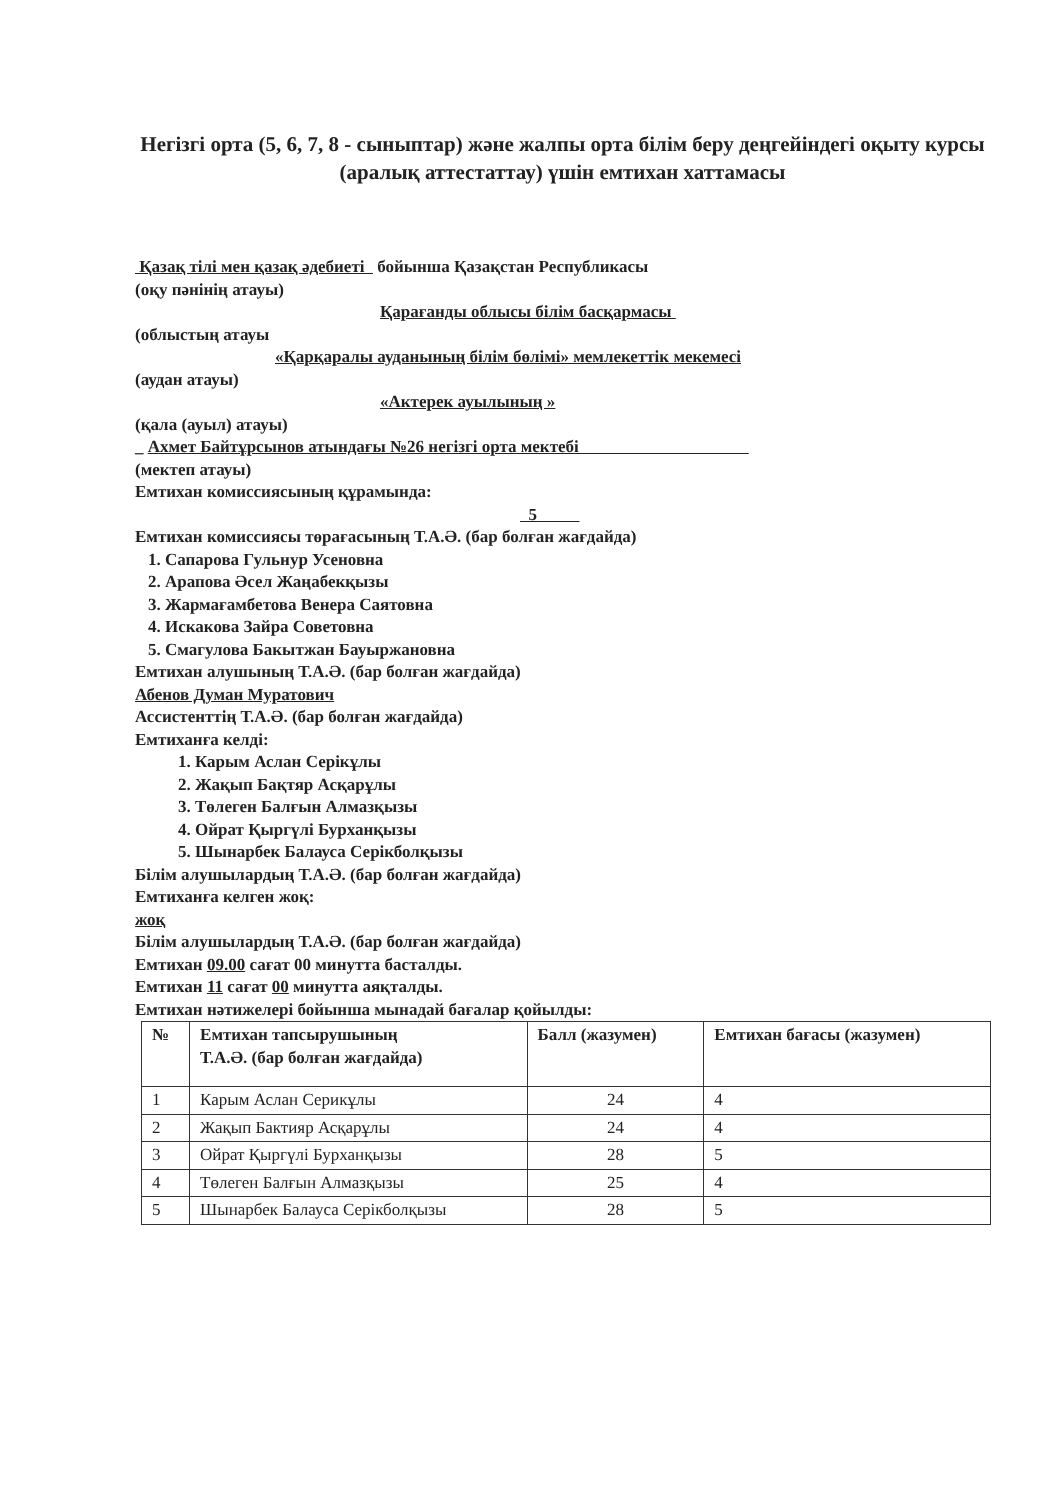Негізгі орта (5, 6, 7, 8 - сыныптар) және жалпы орта білім беру деңгейіндегі оқыту курсы (аралық аттестаттау) үшін емтихан хаттамасы
Қазақ тілі мен қазақ әдебиеті бойынша Қазақстан Республикасы
(оқу пәнінің атауы)
Қарағанды облысы білім басқармасы
(облыстың атауы
«Қарқаралы ауданының білім бөлімі» мемлекеттік мекемесі
(аудан атауы)
«Актерек ауылының »
(қала (ауыл) атауы)
_ Ахмет Байтұрсынов атындағы №26 негізгі орта мектебі
(мектеп атауы)
Емтихан комиссиясының құрамында:
5
Емтихан комиссиясы төрағасының Т.А.Ә. (бар болған жағдайда)
1. Сапарова Гульнур Усеновна
2. Арапова Әсел Жаңабекқызы
3. Жармағамбетова Венера Саятовна
4. Искакова Зайра Советовна
5. Смагулова Бакытжан Бауыржановна
Емтихан алушының Т.А.Ә. (бар болған жағдайда)
Абенов Думан Муратович
Ассистенттің Т.А.Ә. (бар болған жағдайда)
Емтиханға келді:
1. Карым Аслан Серікұлы
2. Жақып Бақтяр Асқарұлы
3. Төлеген Балғын Алмазқызы
4. Ойрат Қыргүлі Бурханқызы
5. Шынарбек Балауса Серікболқызы
Білім алушылардың Т.А.Ә. (бар болған жағдайда)
Емтиханға келген жоқ:
жоқ
Білім алушылардың Т.А.Ә. (бар болған жағдайда)
Емтихан 09.00 сағат 00 минутта басталды.
Емтихан 11 сағат 00 минутта аяқталды.
Емтихан нәтижелері бойынша мынадай бағалар қойылды:
| № | Емтихан тапсырушының Т.А.Ә. (бар болған жағдайда) | Балл (жазумен) | Емтихан бағасы (жазумен) |
| --- | --- | --- | --- |
| 1 | Карым Аслан Серикұлы | 24 | 4 |
| 2 | Жақып Бактияр Асқарұлы | 24 | 4 |
| 3 | Ойрат Қыргүлі Бурханқызы | 28 | 5 |
| 4 | Төлеген Балғын Алмазқызы | 25 | 4 |
| 5 | Шынарбек Балауса Серікболқызы | 28 | 5 |